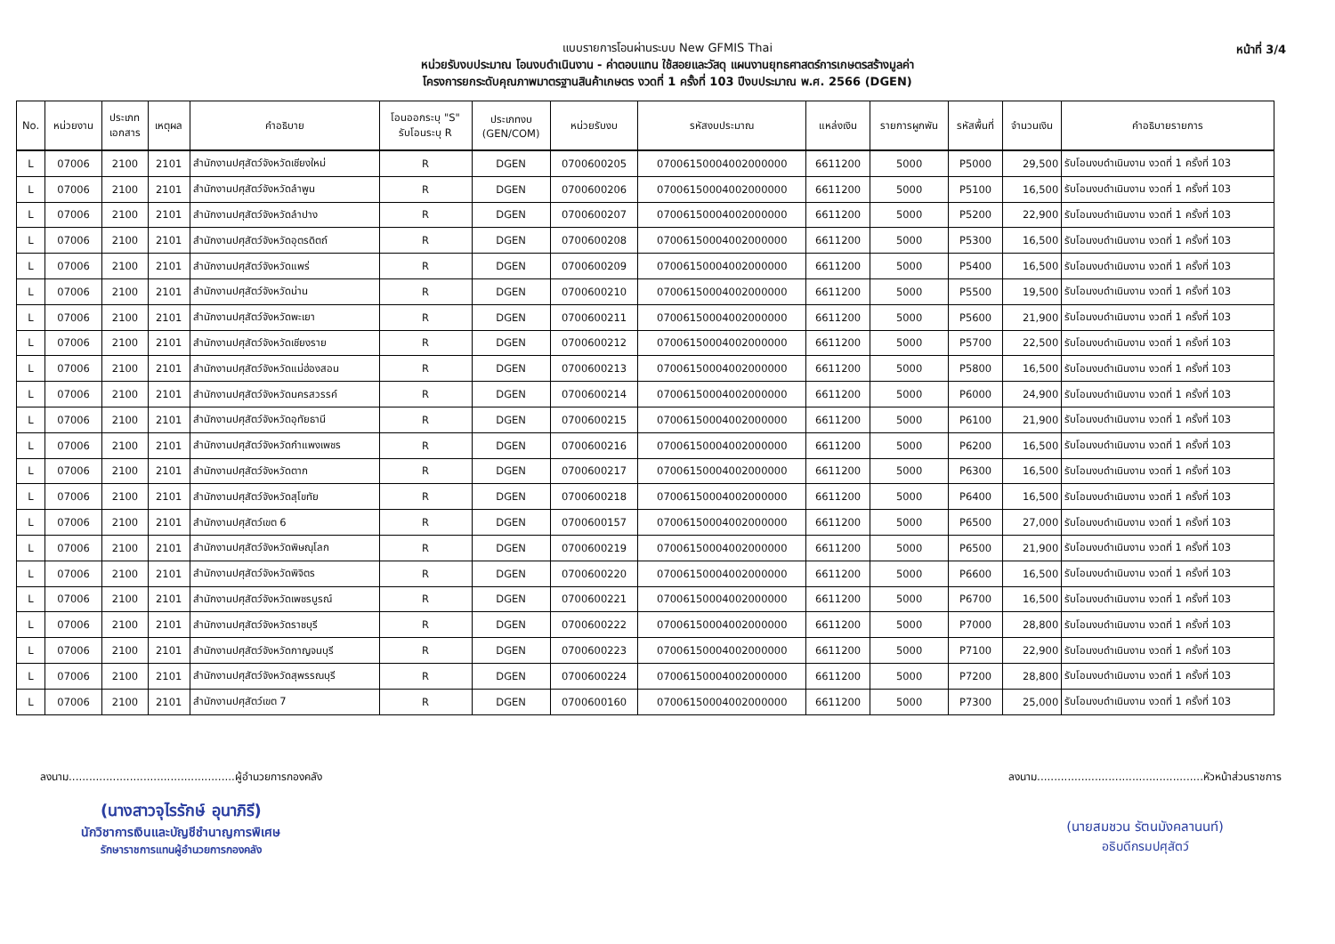แบบรายการโอนผ่านระบบ New GFMIS Thai
หน่วยรับงบประมาณ โอนงบดำเนินงาน - ค่าตอบแทน ใช้สอยและวัสดุ แผนงานยุทธศาสตร์การเกษตรสร้างมูลค่า
โครงการยกระดับคุณภาพมาตรฐานสินค้าเกษตร งวดที่ 1 ครั้งที่ 103 ปีงบประมาณ พ.ศ. 2566 (DGEN)
หน้าที่ 3/4
| No. | หน่วยงาน | ประเภท เอกสาร | เหตุผล | คำอธิบาย | โอนออกระบุ "S" รับโอนระบุ R | ประเภทงบ (GEN/COM) | หน่วยรับงบ | รหัสงบประมาณ | แหล่งเงิน | รายการผูกพัน | รหัสพื้นที่ | จำนวนเงิน | คำอธิบายรายการ |
| --- | --- | --- | --- | --- | --- | --- | --- | --- | --- | --- | --- | --- | --- |
| L | 07006 | 2100 | 2101 | สำนักงานปศุสัตว์จังหวัดเชียงใหม่ | R | DGEN | 0700600205 | 07006150004002000000 | 6611200 | 5000 | P5000 | 29,500 | รับโอนงบดำเนินงาน งวดที่ 1 ครั้งที่ 103 |
| L | 07006 | 2100 | 2101 | สำนักงานปศุสัตว์จังหวัดลำพูน | R | DGEN | 0700600206 | 07006150004002000000 | 6611200 | 5000 | P5100 | 16,500 | รับโอนงบดำเนินงาน งวดที่ 1 ครั้งที่ 103 |
| L | 07006 | 2100 | 2101 | สำนักงานปศุสัตว์จังหวัดลำปาง | R | DGEN | 0700600207 | 07006150004002000000 | 6611200 | 5000 | P5200 | 22,900 | รับโอนงบดำเนินงาน งวดที่ 1 ครั้งที่ 103 |
| L | 07006 | 2100 | 2101 | สำนักงานปศุสัตว์จังหวัดอุตรดิตถ์ | R | DGEN | 0700600208 | 07006150004002000000 | 6611200 | 5000 | P5300 | 16,500 | รับโอนงบดำเนินงาน งวดที่ 1 ครั้งที่ 103 |
| L | 07006 | 2100 | 2101 | สำนักงานปศุสัตว์จังหวัดแพร่ | R | DGEN | 0700600209 | 07006150004002000000 | 6611200 | 5000 | P5400 | 16,500 | รับโอนงบดำเนินงาน งวดที่ 1 ครั้งที่ 103 |
| L | 07006 | 2100 | 2101 | สำนักงานปศุสัตว์จังหวัดน่าน | R | DGEN | 0700600210 | 07006150004002000000 | 6611200 | 5000 | P5500 | 19,500 | รับโอนงบดำเนินงาน งวดที่ 1 ครั้งที่ 103 |
| L | 07006 | 2100 | 2101 | สำนักงานปศุสัตว์จังหวัดพะเยา | R | DGEN | 0700600211 | 07006150004002000000 | 6611200 | 5000 | P5600 | 21,900 | รับโอนงบดำเนินงาน งวดที่ 1 ครั้งที่ 103 |
| L | 07006 | 2100 | 2101 | สำนักงานปศุสัตว์จังหวัดเชียงราย | R | DGEN | 0700600212 | 07006150004002000000 | 6611200 | 5000 | P5700 | 22,500 | รับโอนงบดำเนินงาน งวดที่ 1 ครั้งที่ 103 |
| L | 07006 | 2100 | 2101 | สำนักงานปศุสัตว์จังหวัดแม่ฮ่องสอน | R | DGEN | 0700600213 | 07006150004002000000 | 6611200 | 5000 | P5800 | 16,500 | รับโอนงบดำเนินงาน งวดที่ 1 ครั้งที่ 103 |
| L | 07006 | 2100 | 2101 | สำนักงานปศุสัตว์จังหวัดนครสวรรค์ | R | DGEN | 0700600214 | 07006150004002000000 | 6611200 | 5000 | P6000 | 24,900 | รับโอนงบดำเนินงาน งวดที่ 1 ครั้งที่ 103 |
| L | 07006 | 2100 | 2101 | สำนักงานปศุสัตว์จังหวัดอุทัยธานี | R | DGEN | 0700600215 | 07006150004002000000 | 6611200 | 5000 | P6100 | 21,900 | รับโอนงบดำเนินงาน งวดที่ 1 ครั้งที่ 103 |
| L | 07006 | 2100 | 2101 | สำนักงานปศุสัตว์จังหวัดกำแพงเพชร | R | DGEN | 0700600216 | 07006150004002000000 | 6611200 | 5000 | P6200 | 16,500 | รับโอนงบดำเนินงาน งวดที่ 1 ครั้งที่ 103 |
| L | 07006 | 2100 | 2101 | สำนักงานปศุสัตว์จังหวัดตาก | R | DGEN | 0700600217 | 07006150004002000000 | 6611200 | 5000 | P6300 | 16,500 | รับโอนงบดำเนินงาน งวดที่ 1 ครั้งที่ 103 |
| L | 07006 | 2100 | 2101 | สำนักงานปศุสัตว์จังหวัดสุโขทัย | R | DGEN | 0700600218 | 07006150004002000000 | 6611200 | 5000 | P6400 | 16,500 | รับโอนงบดำเนินงาน งวดที่ 1 ครั้งที่ 103 |
| L | 07006 | 2100 | 2101 | สำนักงานปศุสัตว์เขต 6 | R | DGEN | 0700600157 | 07006150004002000000 | 6611200 | 5000 | P6500 | 27,000 | รับโอนงบดำเนินงาน งวดที่ 1 ครั้งที่ 103 |
| L | 07006 | 2100 | 2101 | สำนักงานปศุสัตว์จังหวัดพิษณุโลก | R | DGEN | 0700600219 | 07006150004002000000 | 6611200 | 5000 | P6500 | 21,900 | รับโอนงบดำเนินงาน งวดที่ 1 ครั้งที่ 103 |
| L | 07006 | 2100 | 2101 | สำนักงานปศุสัตว์จังหวัดพิจิตร | R | DGEN | 0700600220 | 07006150004002000000 | 6611200 | 5000 | P6600 | 16,500 | รับโอนงบดำเนินงาน งวดที่ 1 ครั้งที่ 103 |
| L | 07006 | 2100 | 2101 | สำนักงานปศุสัตว์จังหวัดเพชรบูรณ์ | R | DGEN | 0700600221 | 07006150004002000000 | 6611200 | 5000 | P6700 | 16,500 | รับโอนงบดำเนินงาน งวดที่ 1 ครั้งที่ 103 |
| L | 07006 | 2100 | 2101 | สำนักงานปศุสัตว์จังหวัดราชบุรี | R | DGEN | 0700600222 | 07006150004002000000 | 6611200 | 5000 | P7000 | 28,800 | รับโอนงบดำเนินงาน งวดที่ 1 ครั้งที่ 103 |
| L | 07006 | 2100 | 2101 | สำนักงานปศุสัตว์จังหวัดกาญจนบุรี | R | DGEN | 0700600223 | 07006150004002000000 | 6611200 | 5000 | P7100 | 22,900 | รับโอนงบดำเนินงาน งวดที่ 1 ครั้งที่ 103 |
| L | 07006 | 2100 | 2101 | สำนักงานปศุสัตว์จังหวัดสุพรรณบุรี | R | DGEN | 0700600224 | 07006150004002000000 | 6611200 | 5000 | P7200 | 28,800 | รับโอนงบดำเนินงาน งวดที่ 1 ครั้งที่ 103 |
| L | 07006 | 2100 | 2101 | สำนักงานปศุสัตว์เขต 7 | R | DGEN | 0700600160 | 07006150004002000000 | 6611200 | 5000 | P7300 | 25,000 | รับโอนงบดำเนินงาน งวดที่ 1 ครั้งที่ 103 |
ลงนาม.................................................ผู้อำนวยการกองคลัง
(นางสาวจุไรรักษ์ อุนาภิรี)
นักวิชาการเงินและบัญชีชำนาญการพิเศษ
รักษาราชการแทนผู้อำนวยการกองคลัง
ลงนาม.................................................หัวหน้าส่วนราชการ
(นายสมชวน รัตนมังคลานนท์)
อธิบดีกรมปศุสัตว์